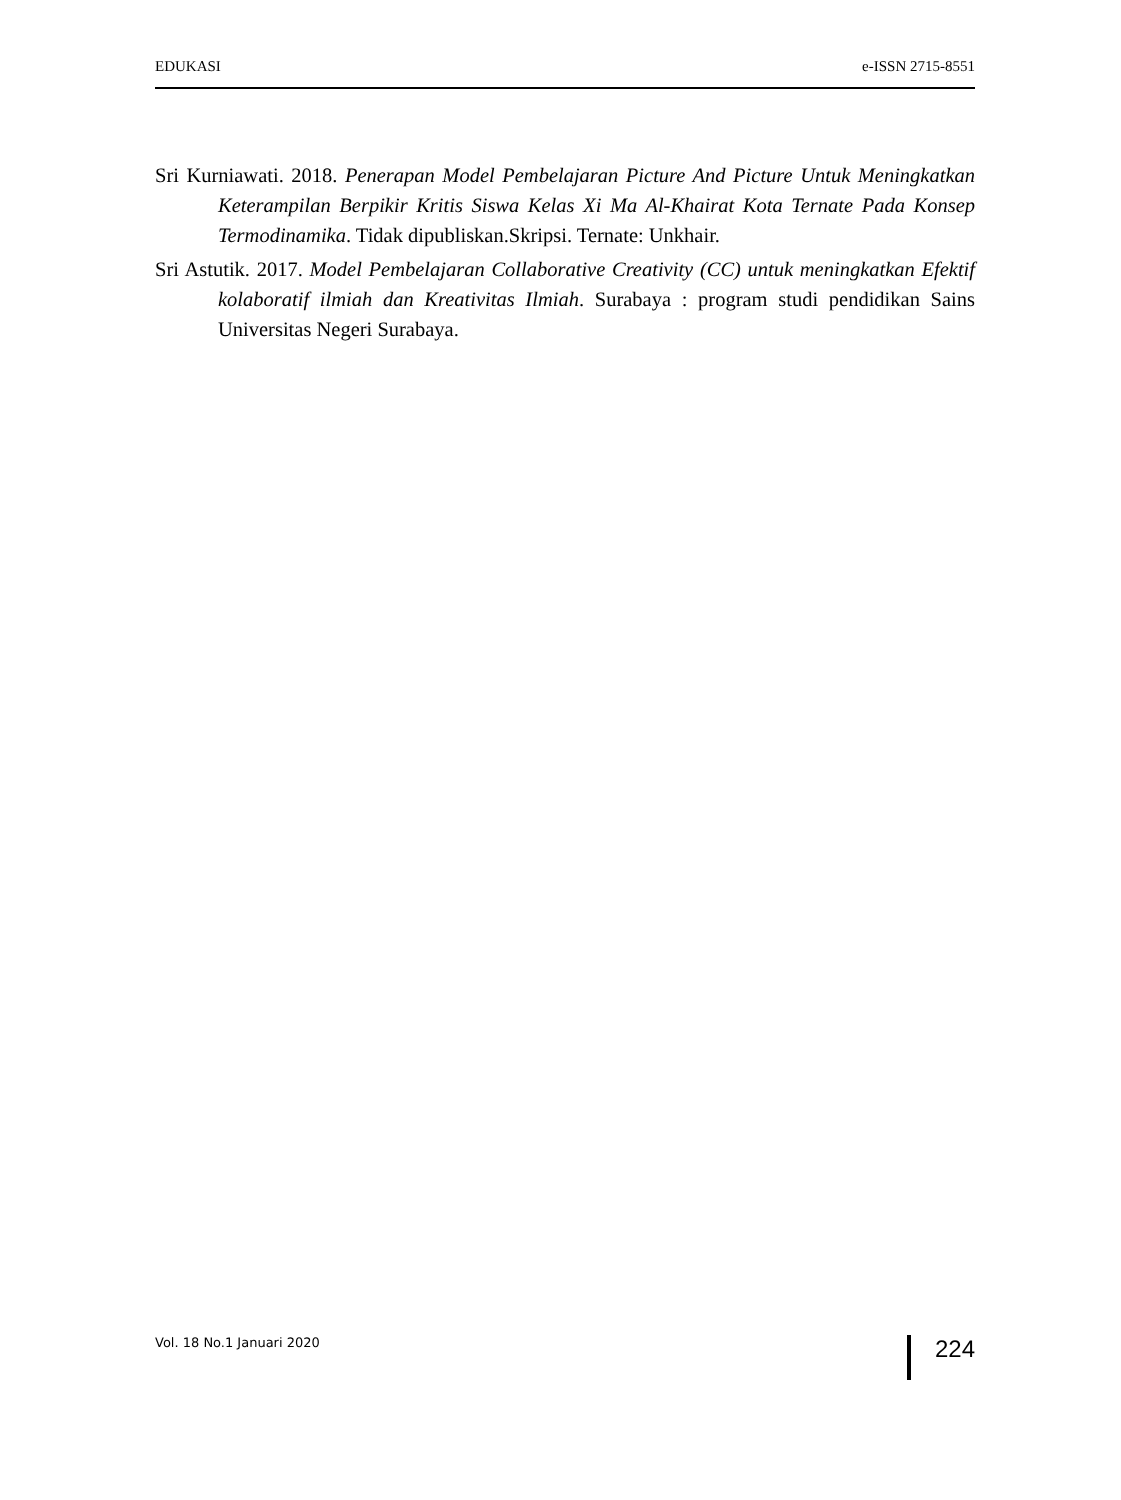EDUKASI e-ISSN 2715-8551
Sri Kurniawati. 2018. Penerapan Model Pembelajaran Picture And Picture Untuk Meningkatkan Keterampilan Berpikir Kritis Siswa Kelas Xi Ma Al-Khairat Kota Ternate Pada Konsep Termodinamika. Tidak dipubliskan.Skripsi. Ternate: Unkhair.
Sri Astutik. 2017. Model Pembelajaran Collaborative Creativity (CC) untuk meningkatkan Efektif kolaboratif ilmiah dan Kreativitas Ilmiah. Surabaya : program studi pendidikan Sains Universitas Negeri Surabaya.
Vol. 18 No.1 Januari 2020 224